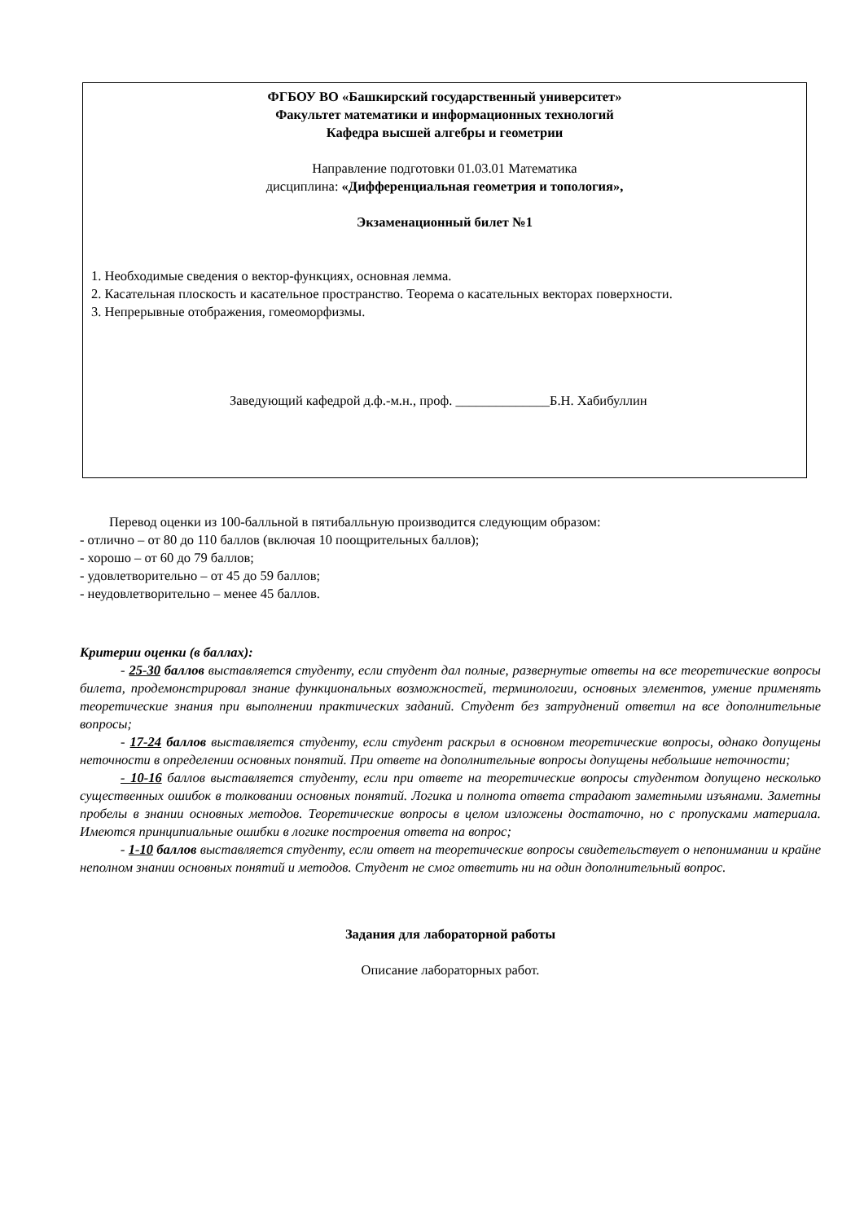ФГБОУ ВО «Башкирский государственный университет»
Факультет математики и информационных технологий
Кафедра высшей алгебры и геометрии
Направление подготовки 01.03.01 Математика
дисциплина: «Дифференциальная геометрия и топология»,
Экзаменационный билет №1
1. Необходимые сведения о вектор-функциях, основная лемма.
2. Касательная плоскость и касательное пространство. Теорема о касательных векторах поверхности.
3. Непрерывные отображения, гомеоморфизмы.
Заведующий кафедрой д.ф.-м.н., проф. ______________Б.Н. Хабибуллин
Перевод оценки из 100-балльной в пятибалльную производится следующим образом:
- отлично – от 80 до 110 баллов (включая 10 поощрительных баллов);
- хорошо – от 60 до 79 баллов;
- удовлетворительно – от 45 до 59 баллов;
- неудовлетворительно – менее 45 баллов.
Критерии оценки (в баллах):
- 25-30 баллов выставляется студенту, если студент дал полные, развернутые ответы на все теоретические вопросы билета, продемонстрировал знание функциональных возможностей, терминологии, основных элементов, умение применять теоретические знания при выполнении практических заданий. Студент без затруднений ответил на все дополнительные вопросы;
- 17-24 баллов выставляется студенту, если студент раскрыл в основном теоретические вопросы, однако допущены неточности в определении основных понятий. При ответе на дополнительные вопросы допущены небольшие неточности;
- 10-16 баллов выставляется студенту, если при ответе на теоретические вопросы студентом допущено несколько существенных ошибок в толковании основных понятий. Логика и полнота ответа страдают заметными изъянами. Заметны пробелы в знании основных методов. Теоретические вопросы в целом изложены достаточно, но с пропусками материала. Имеются принципиальные ошибки в логике построения ответа на вопрос;
- 1-10 баллов выставляется студенту, если ответ на теоретические вопросы свидетельствует о непонимании и крайне неполном знании основных понятий и методов. Студент не смог ответить ни на один дополнительный вопрос.
Задания для лабораторной работы
Описание лабораторных работ.